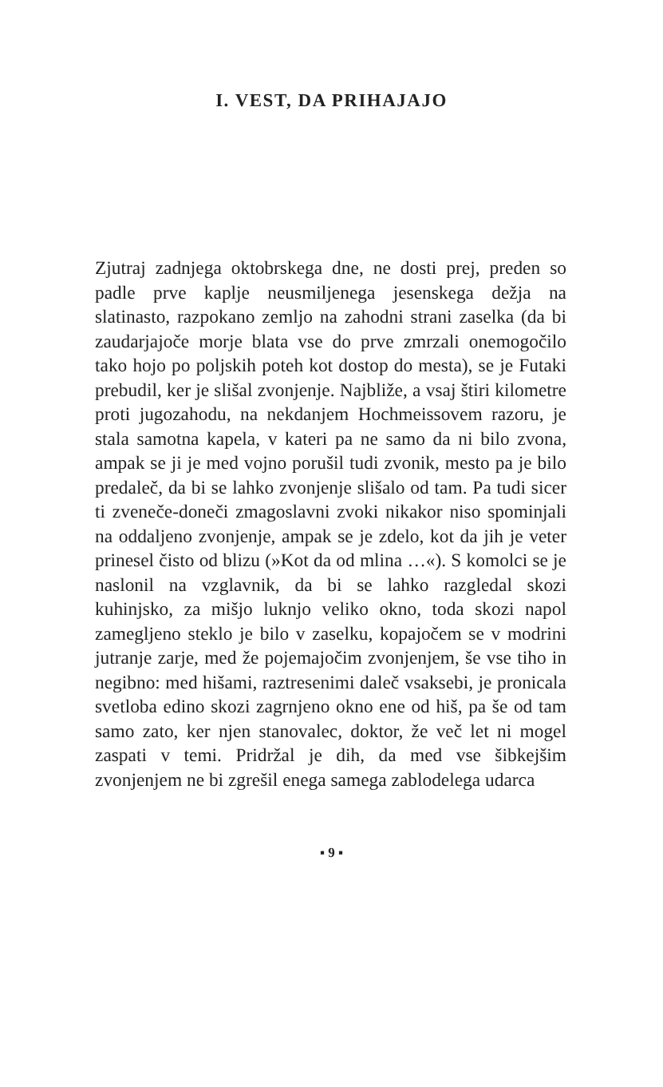I. VEST, DA PRIHAJAJO
Zjutraj zadnjega oktobrskega dne, ne dosti prej, preden so padle prve kaplje neusmiljenega jesenskega dežja na slatinasto, razpokano zemljo na zahodni strani zaselka (da bi zaudarjajoče morje blata vse do prve zmrzali onemogočilo tako hojo po poljskih poteh kot dostop do mesta), se je Futaki prebudil, ker je slišal zvonjenje. Najbliže, a vsaj štiri kilometre proti jugozahodu, na nekdanjem Hochmeissovem razoru, je stala samotna kapela, v kateri pa ne samo da ni bilo zvona, ampak se ji je med vojno porušil tudi zvonik, mesto pa je bilo predaleč, da bi se lahko zvonjenje slišalo od tam. Pa tudi sicer ti zveneče-doneči zmagoslavni zvoki nikakor niso spominjali na oddaljeno zvonjenje, ampak se je zdelo, kot da jih je veter prinesel čisto od blizu (»Kot da od mlina …«). S komolci se je naslonil na vzglavnik, da bi se lahko razgledal skozi kuhinjsko, za mišjo luknjo veliko okno, toda skozi napol zamegljeno steklo je bilo v zaselku, kopajočem se v modrini jutranje zarje, med že pojemajočim zvonjenjem, še vse tiho in negibno: med hišami, raztresenimi daleč vsaksebi, je pronicala svetloba edino skozi zagrnjeno okno ene od hiš, pa še od tam samo zato, ker njen stanovalec, doktor, že več let ni mogel zaspati v temi. Pridržal je dih, da med vse šibkejšim zvonjenjem ne bi zgrešil enega samega zablodelega udarca
▪ 9 ▪